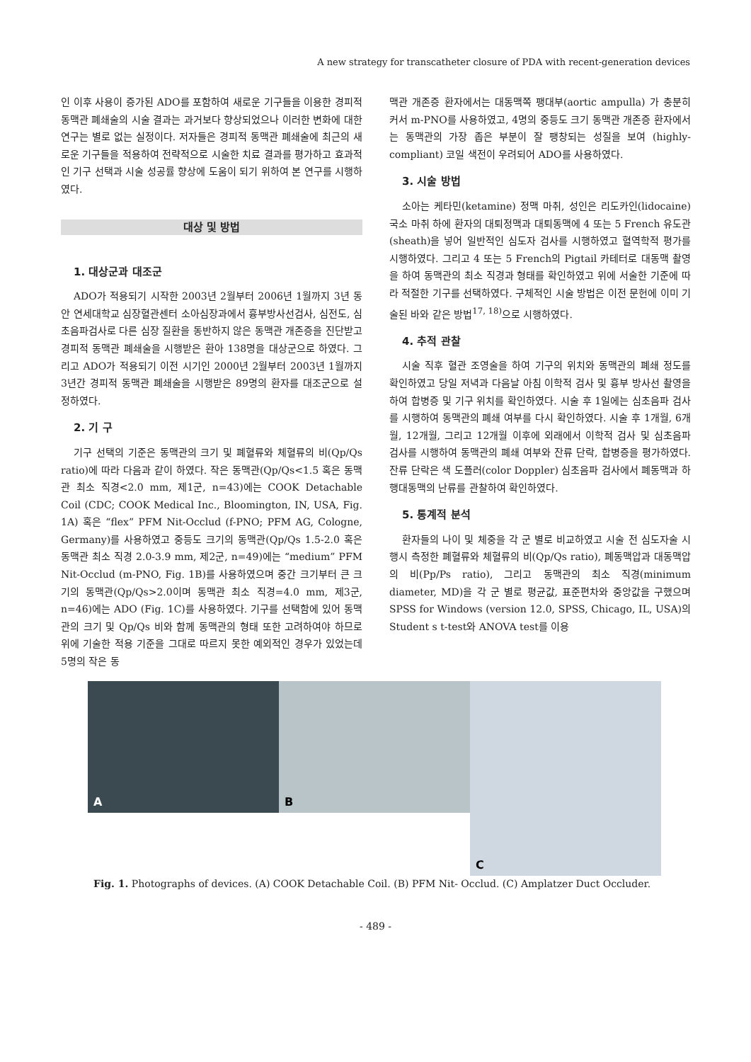A new strategy for transcatheter closure of PDA with recent-generation devices
인 이후 사용이 증가된 ADO를 포함하여 새로운 기구들을 이용한 경피적 동맥관 폐쇄술의 시술 결과는 과거보다 향상되었으나 이러한 변화에 대한 연구는 별로 없는 실정이다. 저자들은 경피적 동맥관 폐쇄술에 최근의 새로운 기구들을 적용하여 전략적으로 시술한 치료 결과를 평가하고 효과적인 기구 선택과 시술 성공률 향상에 도움이 되기 위하여 본 연구를 시행하였다.
대상 및 방법
1. 대상군과 대조군
ADO가 적용되기 시작한 2003년 2월부터 2006년 1월까지 3년 동안 연세대학교 심장혈관센터 소아심장과에서 흉부방사선검사, 심전도, 심초음파검사로 다른 심장 질환을 동반하지 않은 동맥관 개존증을 진단받고 경피적 동맥관 폐쇄술을 시행받은 환아 138명을 대상군으로 하였다. 그리고 ADO가 적용되기 이전 시기인 2000년 2월부터 2003년 1월까지 3년간 경피적 동맥관 폐쇄술을 시행받은 89명의 환자를 대조군으로 설정하였다.
2. 기 구
기구 선택의 기준은 동맥관의 크기 및 폐혈류와 체혈류의 비(Qp/Qs ratio)에 따라 다음과 같이 하였다. 작은 동맥관(Qp/Qs<1.5 혹은 동맥관 최소 직경<2.0 mm, 제1군, n=43)에는 COOK Detachable Coil (CDC; COOK Medical Inc., Bloomington, IN, USA, Fig. 1A) 혹은 “flex” PFM Nit-Occlud (f-PNO; PFM AG, Cologne, Germany)를 사용하였고 중등도 크기의 동맥관(Qp/Qs 1.5-2.0 혹은 동맥관 최소 직경 2.0-3.9 mm, 제2군, n=49)에는 “medium” PFM Nit-Occlud (m-PNO, Fig. 1B)를 사용하였으며 중간 크기부터 큰 크기의 동맥관(Qp/Qs>2.0이며 동맥관 최소 직경=4.0 mm, 제3군, n=46)에는 ADO (Fig. 1C)를 사용하였다. 기구를 선택함에 있어 동맥관의 크기 및 Qp/Qs 비와 함께 동맥관의 형태 또한 고려하여야 하므로 위에 기술한 적용 기준을 그대로 따르지 못한 예외적인 경우가 있었는데 5명의 작은 동
맥관 개존증 환자에서는 대동맥쪽 팽대부(aortic ampulla) 가 충분히 커서 m-PNO를 사용하였고, 4명의 중등도 크기 동맥관 개존증 환자에서는 동맥관의 가장 좁은 부분이 잘 팽창되는 성질을 보여 (highly-compliant) 코일 색전이 우려되어 ADO를 사용하였다.
3. 시술 방법
소아는 케타민(ketamine) 정맥 마취, 성인은 리도카인(lidocaine) 국소 마취 하에 환자의 대퇴정맥과 대퇴동맥에 4 또는 5 French 유도관(sheath)을 넣어 일반적인 심도자 검사를 시행하였고 혈역학적 평가를 시행하였다. 그리고 4 또는 5 French의 Pigtail 카테터로 대동맥 촬영을 하여 동맥관의 최소 직경과 형태를 확인하였고 위에 서술한 기준에 따라 적절한 기구를 선택하였다. 구체적인 시술 방법은 이전 문헌에 이미 기술된 바와 같은 방법<sup>17, 18)</sup>으로 시행하였다.
4. 추적 관찰
시술 직후 혈관 조영술을 하여 기구의 위치와 동맥관의 폐쇄 정도를 확인하였고 당일 저녁과 다음날 아침 이학적 검사 및 흉부 방사선 촬영을 하여 합병증 및 기구 위치를 확인하였다. 시술 후 1일에는 심초음파 검사를 시행하여 동맥관의 폐쇄 여부를 다시 확인하였다. 시술 후 1개월, 6개월, 12개월, 그리고 12개월 이후에 외래에서 이학적 검사 및 심초음파 검사를 시행하여 동맥관의 폐쇄 여부와 잔류 단락, 합병증을 평가하였다. 잔류 단락은 색 도플러(color Doppler) 심초음파 검사에서 폐동맥과 하행대동맥의 난류를 관찰하여 확인하였다.
5. 통계적 분석
환자들의 나이 및 체중을 각 군 별로 비교하였고 시술 전 심도자술 시행시 측정한 폐혈류와 체혈류의 비(Qp/Qs ratio), 폐동맥압과 대동맥압의 비(Pp/Ps ratio), 그리고 동맥관의 최소 직경(minimum diameter, MD)을 각 군 별로 평균값, 표준편차와 중앙값을 구했으며 SPSS for Windows (version 12.0, SPSS, Chicago, IL, USA)의 Student s t-test와 ANOVA test를 이용
A
B
C
Fig. 1. Photographs of devices. (A) COOK Detachable Coil. (B) PFM Nit- Occlud. (C) Amplatzer Duct Occluder.
- 489 -